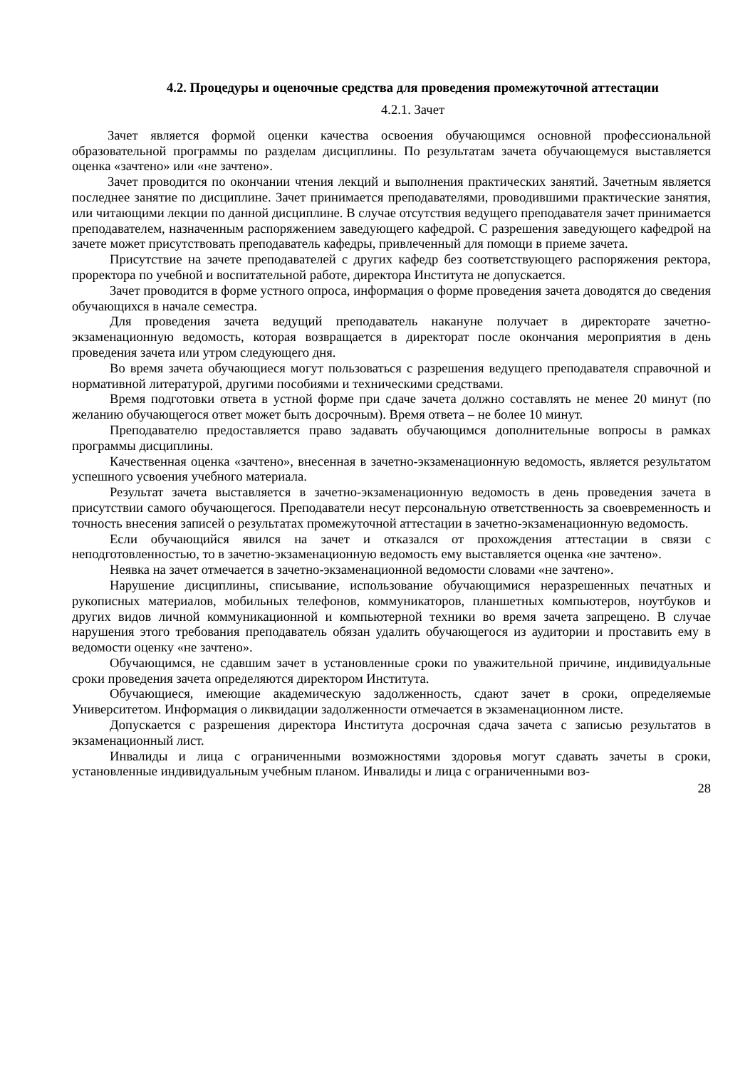4.2. Процедуры и оценочные средства для проведения промежуточной аттестации
4.2.1. Зачет
Зачет является формой оценки качества освоения обучающимся основной профессиональной образовательной программы по разделам дисциплины. По результатам зачета обучающемуся выставляется оценка «зачтено» или «не зачтено».
Зачет проводится по окончании чтения лекций и выполнения практических занятий. Зачетным является последнее занятие по дисциплине. Зачет принимается преподавателями, проводившими практические занятия, или читающими лекции по данной дисциплине. В случае отсутствия ведущего преподавателя зачет принимается преподавателем, назначенным распоряжением заведующего кафедрой. С разрешения заведующего кафедрой на зачете может присутствовать преподаватель кафедры, привлеченный для помощи в приеме зачета.
Присутствие на зачете преподавателей с других кафедр без соответствующего распоряжения ректора, проректора по учебной и воспитательной работе, директора Института не допускается.
Зачет проводится в форме устного опроса, информация о форме проведения зачета доводятся до сведения обучающихся в начале семестра.
Для проведения зачета ведущий преподаватель накануне получает в директорате зачетно-экзаменационную ведомость, которая возвращается в директорат после окончания мероприятия в день проведения зачета или утром следующего дня.
Во время зачета обучающиеся могут пользоваться с разрешения ведущего преподавателя справочной и нормативной литературой, другими пособиями и техническими средствами.
Время подготовки ответа в устной форме при сдаче зачета должно составлять не менее 20 минут (по желанию обучающегося ответ может быть досрочным). Время ответа – не более 10 минут.
Преподавателю предоставляется право задавать обучающимся дополнительные вопросы в рамках программы дисциплины.
Качественная оценка «зачтено», внесенная в зачетно-экзаменационную ведомость, является результатом успешного усвоения учебного материала.
Результат зачета выставляется в зачетно-экзаменационную ведомость в день проведения зачета в присутствии самого обучающегося. Преподаватели несут персональную ответственность за своевременность и точность внесения записей о результатах промежуточной аттестации в зачетно-экзаменационную ведомость.
Если обучающийся явился на зачет и отказался от прохождения аттестации в связи с неподготовленностью, то в зачетно-экзаменационную ведомость ему выставляется оценка «не зачтено».
Неявка на зачет отмечается в зачетно-экзаменационной ведомости словами «не зачтено».
Нарушение дисциплины, списывание, использование обучающимися неразрешенных печатных и рукописных материалов, мобильных телефонов, коммуникаторов, планшетных компьютеров, ноутбуков и других видов личной коммуникационной и компьютерной техники во время зачета запрещено. В случае нарушения этого требования преподаватель обязан удалить обучающегося из аудитории и проставить ему в ведомости оценку «не зачтено».
Обучающимся, не сдавшим зачет в установленные сроки по уважительной причине, индивидуальные сроки проведения зачета определяются директором Института.
Обучающиеся, имеющие академическую задолженность, сдают зачет в сроки, определяемые Университетом. Информация о ликвидации задолженности отмечается в экзаменационном листе.
Допускается с разрешения директора Института досрочная сдача зачета с записью результатов в экзаменационный лист.
Инвалиды и лица с ограниченными возможностями здоровья могут сдавать зачеты в сроки, установленные индивидуальным учебным планом. Инвалиды и лица с ограниченными воз-
28